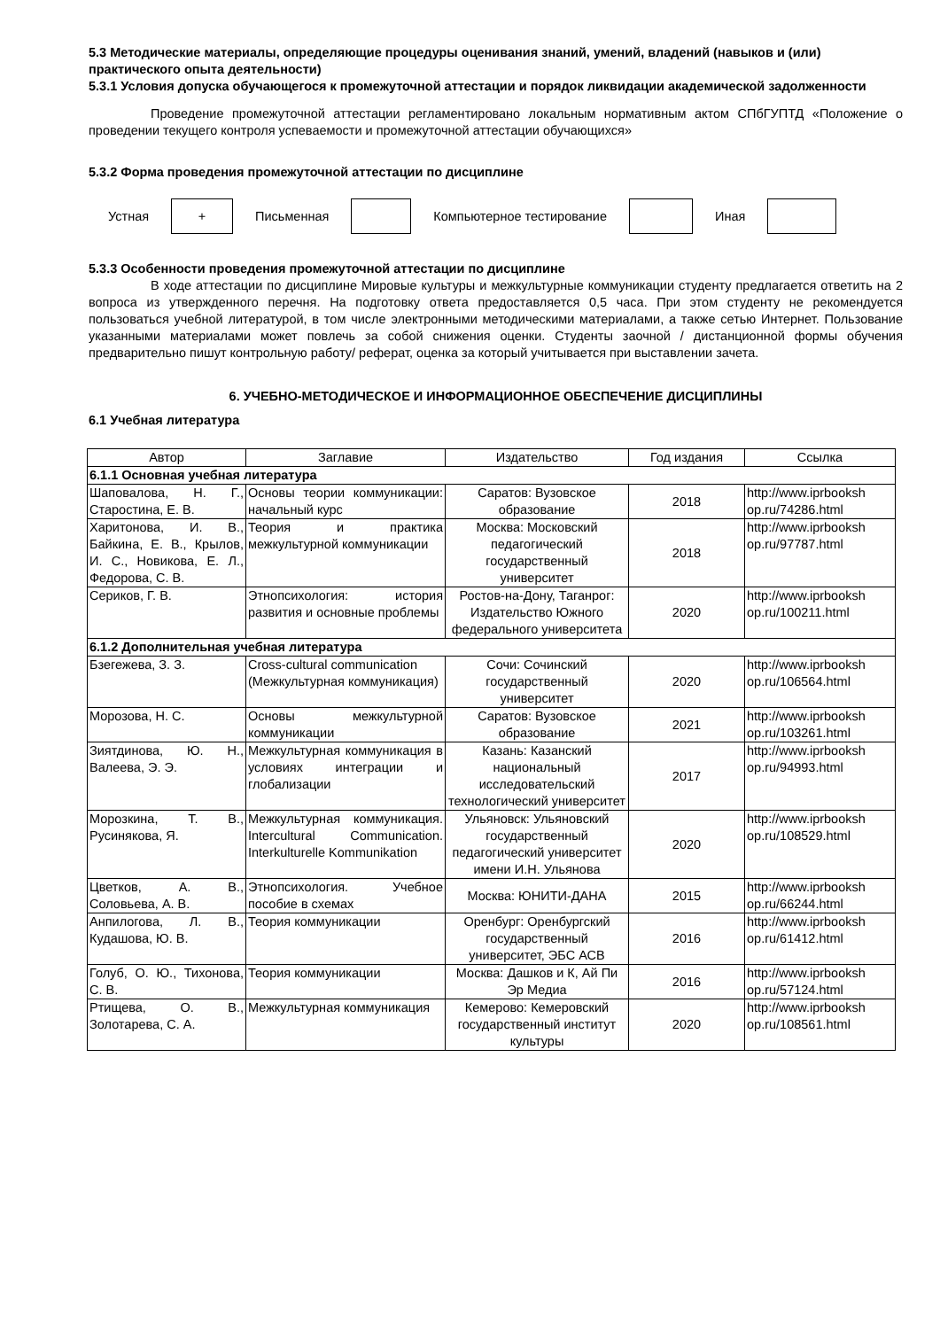5.3 Методические материалы, определяющие процедуры оценивания знаний, умений, владений (навыков и (или) практического опыта деятельности)
5.3.1 Условия допуска обучающегося к промежуточной аттестации и порядок ликвидации академической задолженности
Проведение промежуточной аттестации регламентировано локальным нормативным актом СПбГУПТД «Положение о проведении текущего контроля успеваемости и промежуточной аттестации обучающихся»
5.3.2 Форма проведения промежуточной аттестации по дисциплине
Устная
+
Письменная Компьютерное тестирование Иная
5.3.3 Особенности проведения промежуточной аттестации по дисциплине
В ходе аттестации по дисциплине Мировые культуры и межкультурные коммуникации студенту предлагается ответить на 2 вопроса из утвержденного перечня. На подготовку ответа предоставляется 0,5 часа. При этом студенту не рекомендуется пользоваться учебной литературой, в том числе электронными методическими материалами, а также сетью Интернет. Пользование указанными материалами может повлечь за собой снижения оценки. Студенты заочной / дистанционной формы обучения предварительно пишут контрольную работу/ реферат, оценка за который учитывается при выставлении зачета.
6. УЧЕБНО-МЕТОДИЧЕСКОЕ И ИНФОРМАЦИОННОЕ ОБЕСПЕЧЕНИЕ ДИСЦИПЛИНЫ
6.1 Учебная литература
| Автор | Заглавие | Издательство | Год издания | Ссылка |
| --- | --- | --- | --- | --- |
| 6.1.1 Основная учебная литература | | | | |
| Шаповалова, Н. Г., Старостина, Е. В. | Основы теории коммуникации: начальный курс | Саратов: Вузовское образование | 2018 | http://www.iprbooksh op.ru/74286.html |
| Харитонова, И. В., Байкина, Е. В., Крылов, И. С., Новикова, Е. Л., Федорова, С. В. | Теория и практика межкультурной коммуникации | Москва: Московский педагогический государственный университет | 2018 | http://www.iprbooksh op.ru/97787.html |
| Сериков, Г. В. | Этнопсихология: история развития и основные проблемы | Ростов-на-Дону, Таганрог: Издательство Южного федерального университета | 2020 | http://www.iprbooksh op.ru/100211.html |
| 6.1.2 Дополнительная учебная литература | | | | |
| Бзегежева, З. З. | Cross-cultural communication (Межкультурная коммуникация) | Сочи: Сочинский государственный университет | 2020 | http://www.iprbooksh op.ru/106564.html |
| Морозова, Н. С. | Основы межкультурной коммуникации | Саратов: Вузовское образование | 2021 | http://www.iprbooksh op.ru/103261.html |
| Зиятдинова, Ю. Н., Валеева, Э. Э. | Межкультурная коммуникация в условиях интеграции и глобализации | Казань: Казанский национальный исследовательский технологический университет | 2017 | http://www.iprbooksh op.ru/94993.html |
| Морозкина, Т. В., Русинякова, Я. | Межкультурная коммуникация. Intercultural Communication. Interkulturelle Kommunikation | Ульяновск: Ульяновский государственный педагогический университет имени И.Н. Ульянова | 2020 | http://www.iprbooksh op.ru/108529.html |
| Цветков, А. В., Соловьева, А. В. | Этнопсихология. Учебное пособие в схемах | Москва: ЮНИТИ-ДАНА | 2015 | http://www.iprbooksh op.ru/66244.html |
| Анпилогова, Л. В., Кудашова, Ю. В. | Теория коммуникации | Оренбург: Оренбургский государственный университет, ЭБС АСВ | 2016 | http://www.iprbooksh op.ru/61412.html |
| Голуб, О. Ю., Тихонова, С. В. | Теория коммуникации | Москва: Дашков и К, Ай Пи Эр Медиа | 2016 | http://www.iprbooksh op.ru/57124.html |
| Ртищева, О. В., Золотарева, С. А. | Межкультурная коммуникация | Кемерово: Кемеровский государственный институт культуры | 2020 | http://www.iprbooksh op.ru/108561.html |